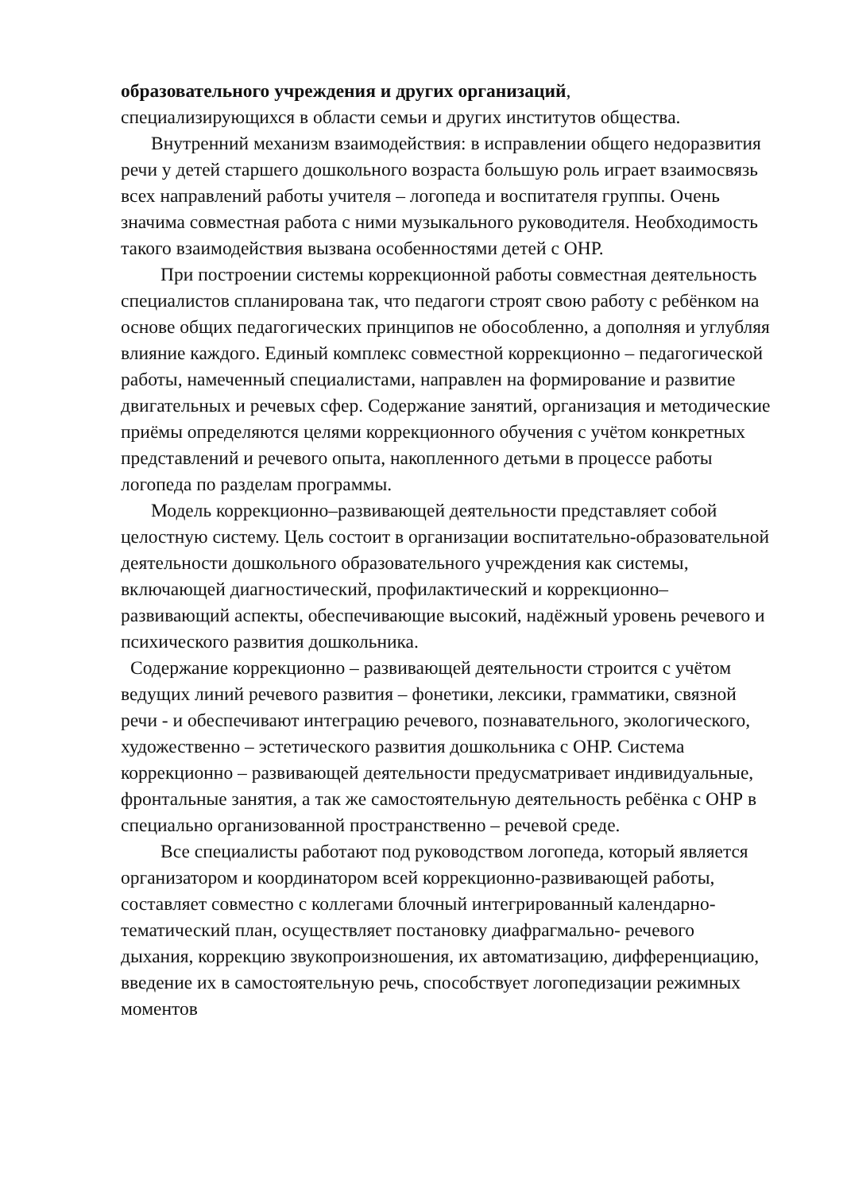образовательного учреждения и других организаций,
специализирующихся в области семьи и других институтов общества.
Внутренний механизм взаимодействия: в исправлении общего недоразвития речи у детей старшего дошкольного возраста большую роль играет взаимосвязь всех направлений работы учителя – логопеда и воспитателя группы. Очень значима совместная работа с ними музыкального руководителя. Необходимость такого взаимодействия вызвана особенностями детей с ОНР.
При построении системы коррекционной работы совместная деятельность специалистов спланирована так, что педагоги строят свою работу с ребёнком на основе общих педагогических принципов не обособленно, а дополняя и углубляя влияние каждого. Единый комплекс совместной коррекционно – педагогической работы, намеченный специалистами, направлен на формирование и развитие двигательных и речевых сфер. Содержание занятий, организация и методические приёмы определяются целями коррекционного обучения с учётом конкретных представлений и речевого опыта, накопленного детьми в процессе работы логопеда по разделам программы.
Модель коррекционно–развивающей деятельности представляет собой целостную систему. Цель состоит в организации воспитательно-образовательной деятельности дошкольного образовательного учреждения как системы, включающей диагностический, профилактический и коррекционно–развивающий аспекты, обеспечивающие высокий, надёжный уровень речевого и психического развития дошкольника.
Содержание коррекционно – развивающей деятельности строится с учётом ведущих линий речевого развития – фонетики, лексики, грамматики, связной речи - и обеспечивают интеграцию речевого, познавательного, экологического, художественно – эстетического развития дошкольника с ОНР. Система коррекционно – развивающей деятельности предусматривает индивидуальные, фронтальные занятия, а так же самостоятельную деятельность ребёнка с ОНР в специально организованной пространственно – речевой среде.
Все специалисты работают под руководством логопеда, который является организатором и координатором всей коррекционно-развивающей работы, составляет совместно с коллегами блочный интегрированный календарно-тематический план, осуществляет постановку диафрагмально- речевого дыхания, коррекцию звукопроизношения, их автоматизацию, дифференциацию, введение их в самостоятельную речь, способствует логопедизации режимных моментов